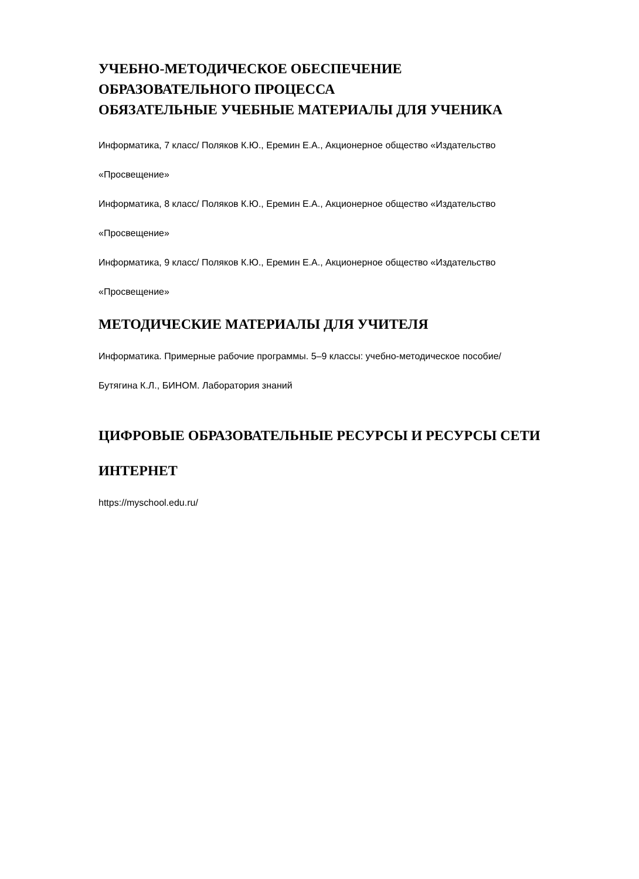УЧЕБНО-МЕТОДИЧЕСКОЕ ОБЕСПЕЧЕНИЕ
ОБРАЗОВАТЕЛЬНОГО ПРОЦЕССА
ОБЯЗАТЕЛЬНЫЕ УЧЕБНЫЕ МАТЕРИАЛЫ ДЛЯ УЧЕНИКА
Информатика, 7 класс/ Поляков К.Ю., Еремин Е.А., Акционерное общество «Издательство
«Просвещение»
Информатика, 8 класс/ Поляков К.Ю., Еремин Е.А., Акционерное общество «Издательство
«Просвещение»
Информатика, 9 класс/ Поляков К.Ю., Еремин Е.А., Акционерное общество «Издательство
«Просвещение»
МЕТОДИЧЕСКИЕ МАТЕРИАЛЫ ДЛЯ УЧИТЕЛЯ
Информатика. Примерные рабочие программы. 5–9 классы: учебно-методическое пособие/
Бутягина К.Л., БИНОМ. Лаборатория знаний
ЦИФРОВЫЕ ОБРАЗОВАТЕЛЬНЫЕ РЕСУРСЫ И РЕСУРСЫ СЕТИ
ИНТЕРНЕТ
https://myschool.edu.ru/